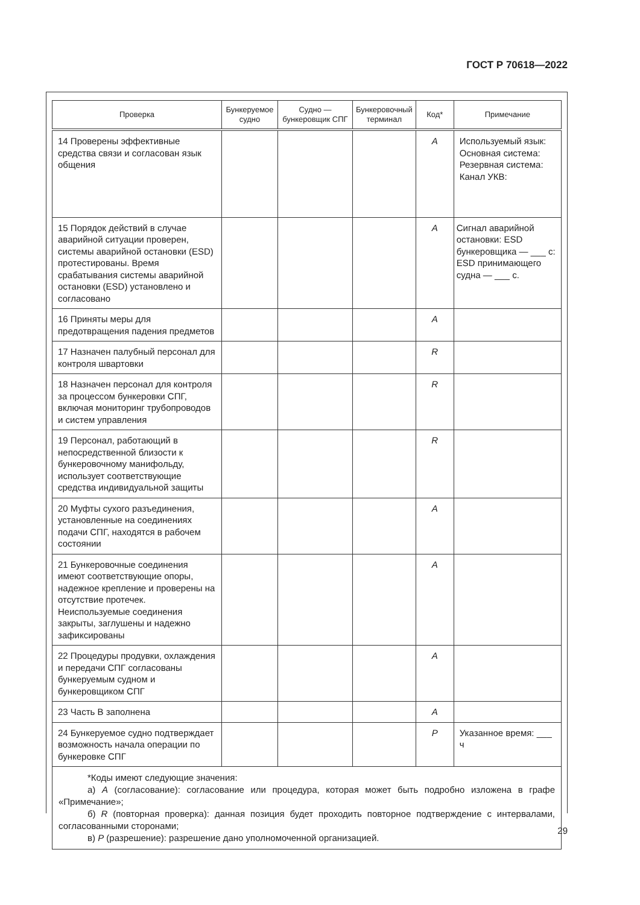ГОСТ Р 70618—2022
| Проверка | Бункеруемое судно | Судно — бункеровщик СПГ | Бункеровочный терминал | Код* | Примечание |
| --- | --- | --- | --- | --- | --- |
| 14 Проверены эффективные средства связи и согласован язык общения | | | | A | Используемый язык: Основная система: Резервная система: Канал УКВ: |
| 15 Порядок действий в случае аварийной ситуации проверен, системы аварийной остановки (ESD) протестированы. Время срабатывания системы аварийной остановки (ESD) установлено и согласовано | | | | A | Сигнал аварийной остановки: ESD бункеровщика — ___ с: ESD принимающего судна — ___ с. |
| 16 Приняты меры для предотвращения падения предметов | | | | A | |
| 17 Назначен палубный персонал для контроля швартовки | | | | R | |
| 18 Назначен персонал для контроля за процессом бункеровки СПГ, включая мониторинг трубопроводов и систем управления | | | | R | |
| 19 Персонал, работающий в непосредственной близости к бункеровочному манифольду, использует соответствующие средства индивидуальной защиты | | | | R | |
| 20 Муфты сухого разъединения, установленные на соединениях подачи СПГ, находятся в рабочем состоянии | | | | A | |
| 21 Бункеровочные соединения имеют соответствующие опоры, надежное крепление и проверены на отсутствие протечек. Неиспользуемые соединения закрыты, заглушены и надежно зафиксированы | | | | A | |
| 22 Процедуры продувки, охлаждения и передачи СПГ согласованы бункеруемым судном и бункеровщиком СПГ | | | | A | |
| 23 Часть В заполнена | | | | A | |
| 24 Бункеруемое судно подтверждает возможность начала операции по бункеровке СПГ | | | | P | Указанное время: ___ ч |
| *Коды имеют следующие значения: а) A (согласование): согласование или процедура, которая может быть подробно изложена в графе «Примечание»; б) R (повторная проверка): данная позиция будет проходить повторное подтверждение с интервалами, согласованными сторонами; в) P (разрешение): разрешение дано уполномоченной организацией. | | | | | |
29